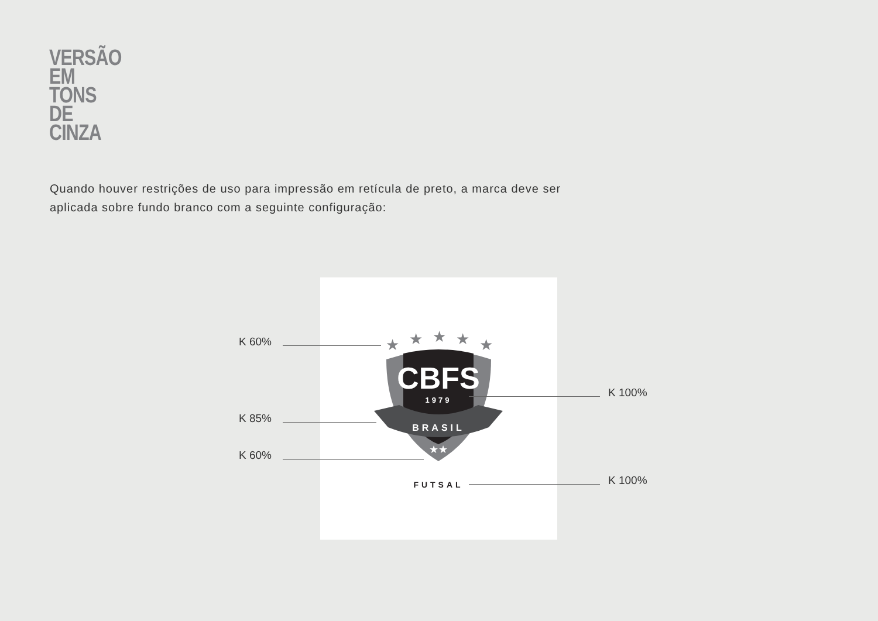VERSÃO
EM
TONS
DE
CINZA
Quando houver restrições de uso para impressão em retícula de preto, a marca deve ser aplicada sobre fundo branco com a seguinte configuração:
★
★
★
★
★
CBFS
1979
BRASIL
★★
FUTSAL
K 60%
K 85%
K 60%
K 100%
K 100%